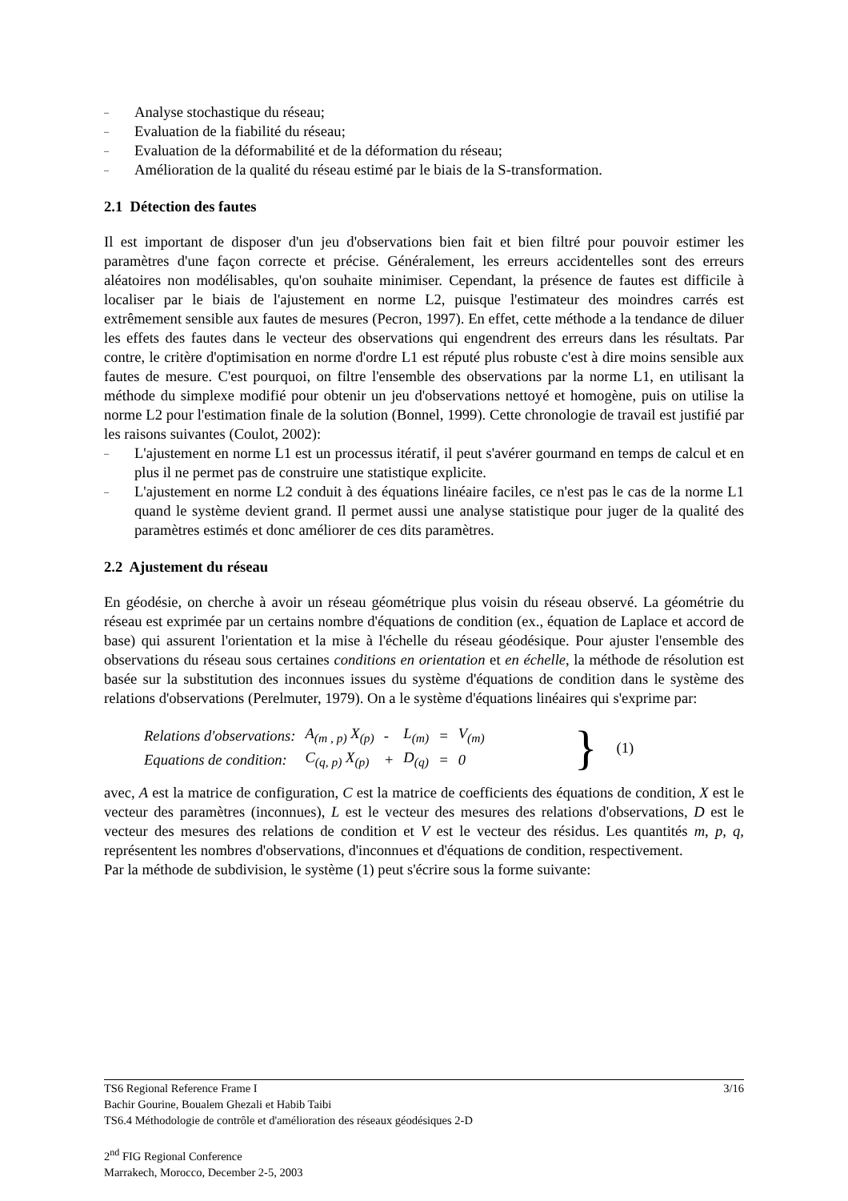– Analyse stochastique du réseau;
– Evaluation de la fiabilité du réseau;
– Evaluation de la déformabilité et de la déformation du réseau;
– Amélioration de la qualité du réseau estimé par le biais de la S-transformation.
2.1 Détection des fautes
Il est important de disposer d'un jeu d'observations bien fait et bien filtré pour pouvoir estimer les paramètres d'une façon correcte et précise. Généralement, les erreurs accidentelles sont des erreurs aléatoires non modélisables, qu'on souhaite minimiser. Cependant, la présence de fautes est difficile à localiser par le biais de l'ajustement en norme L2, puisque l'estimateur des moindres carrés est extrêmement sensible aux fautes de mesures (Pecron, 1997). En effet, cette méthode a la tendance de diluer les effets des fautes dans le vecteur des observations qui engendrent des erreurs dans les résultats. Par contre, le critère d'optimisation en norme d'ordre L1 est réputé plus robuste c'est à dire moins sensible aux fautes de mesure. C'est pourquoi, on filtre l'ensemble des observations par la norme L1, en utilisant la méthode du simplexe modifié pour obtenir un jeu d'observations nettoyé et homogène, puis on utilise la norme L2 pour l'estimation finale de la solution (Bonnel, 1999). Cette chronologie de travail est justifié par les raisons suivantes (Coulot, 2002):
–
L'ajustement en norme L1 est un processus itératif, il peut s'avérer gourmand en temps de calcul et en plus il ne permet pas de construire une statistique explicite.
–
L'ajustement en norme L2 conduit à des équations linéaire faciles, ce n'est pas le cas de la norme L1 quand le système devient grand. Il permet aussi une analyse statistique pour juger de la qualité des paramètres estimés et donc améliorer de ces dits paramètres.
2.2 Ajustement du réseau
En géodésie, on cherche à avoir un réseau géométrique plus voisin du réseau observé. La géométrie du réseau est exprimée par un certains nombre d'équations de condition (ex., équation de Laplace et accord de base) qui assurent l'orientation et la mise à l'échelle du réseau géodésique. Pour ajuster l'ensemble des observations du réseau sous certaines conditions en orientation et en échelle, la méthode de résolution est basée sur la substitution des inconnues issues du système d'équations de condition dans le système des relations d'observations (Perelmuter, 1979). On a le système d'équations linéaires qui s'exprime par:
| Relations d'observations: | A<sub>(m , p)</sub> X<sub>(p)</sub> | - | L<sub>(m)</sub> | = | V<sub>(m)</sub> |
| Equations de condition: | C<sub>(q, p)</sub> X<sub>(p)</sub> | + | D<sub>(q)</sub> | = | 0 |
} (1)
avec, A est la matrice de configuration, C est la matrice de coefficients des équations de condition, X est le vecteur des paramètres (inconnues), L est le vecteur des mesures des relations d'observations, D est le vecteur des mesures des relations de condition et V est le vecteur des résidus. Les quantités m, p, q, représentent les nombres d'observations, d'inconnues et d'équations de condition, respectivement.
Par la méthode de subdivision, le système (1) peut s'écrire sous la forme suivante:
TS6 Regional Reference Frame I 3/16
Bachir Gourine, Boualem Ghezali et Habib Taibi
TS6.4 Méthodologie de contrôle et d'amélioration des réseaux géodésiques 2-D
2<sup>nd</sup> FIG Regional Conference
Marrakech, Morocco, December 2-5, 2003